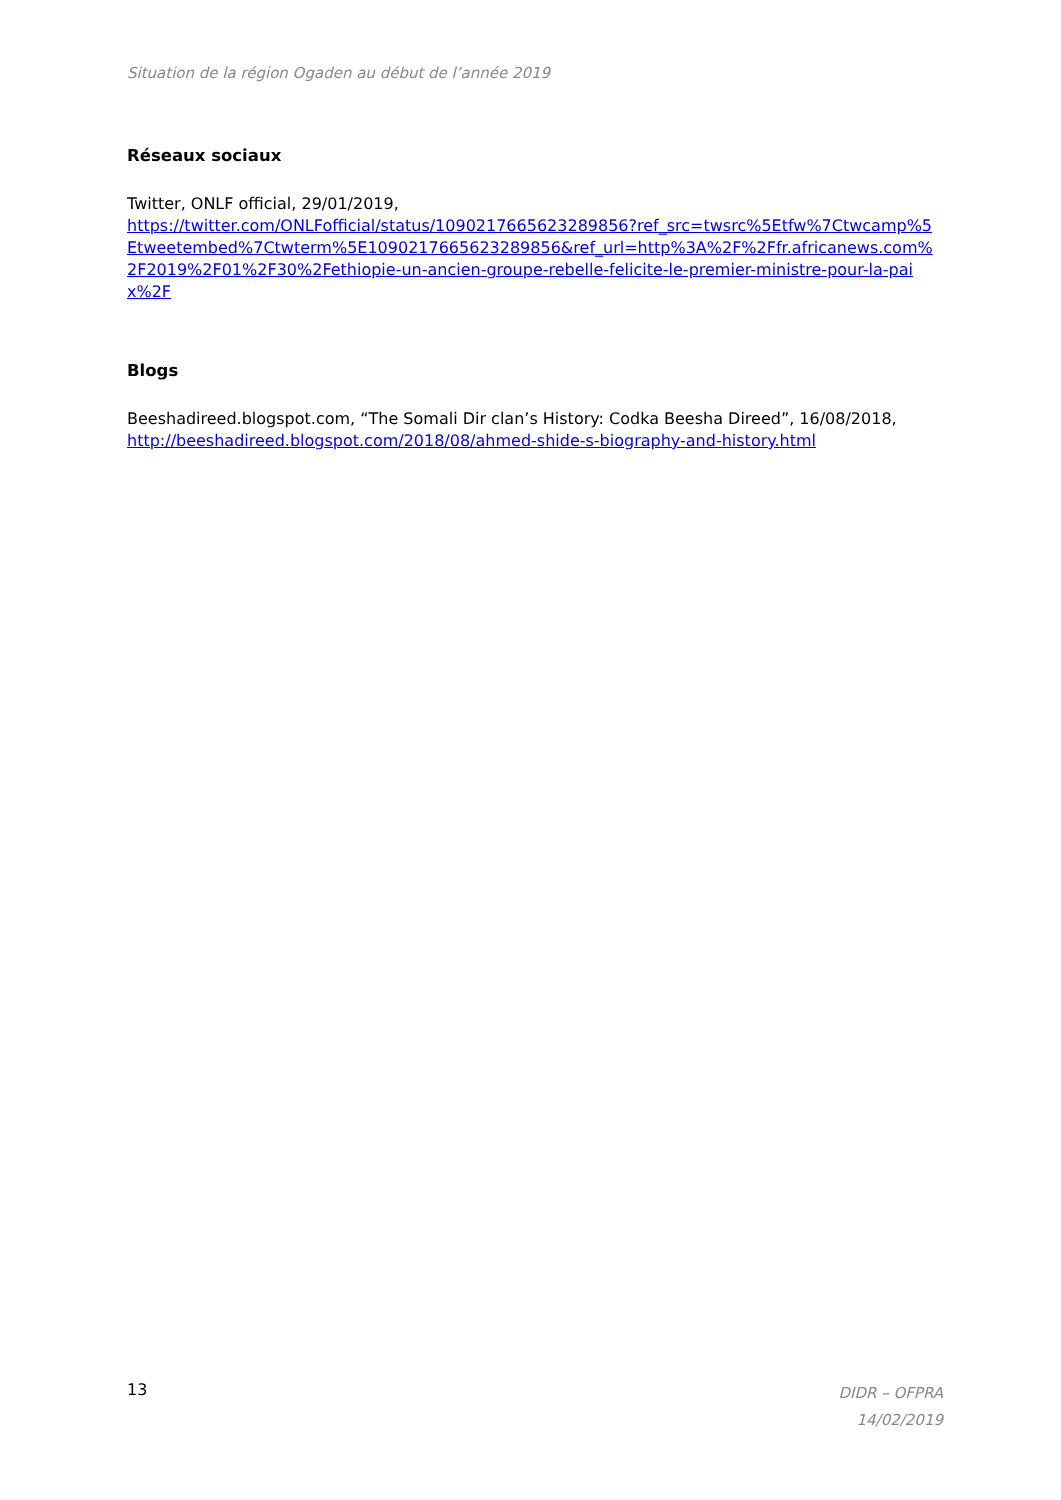Situation de la région Ogaden au début de l’année 2019
Réseaux sociaux
Twitter, ONLF official, 29/01/2019,
https://twitter.com/ONLFofficial/status/1090217665623289856?ref_src=twsrc%5Etfw%7Ctwcamp%5Etweetembed%7Ctwterm%5E1090217665623289856&ref_url=http%3A%2F%2Ffr.africanews.com%2F2019%2F01%2F30%2Fethiopie-un-ancien-groupe-rebelle-felicite-le-premier-ministre-pour-la-paix%2F
Blogs
Beeshadireed.blogspot.com, “The Somali Dir clan’s History: Codka Beesha Direed”, 16/08/2018,
http://beeshadireed.blogspot.com/2018/08/ahmed-shide-s-biography-and-history.html
13
DIDR – OFPRA
14/02/2019